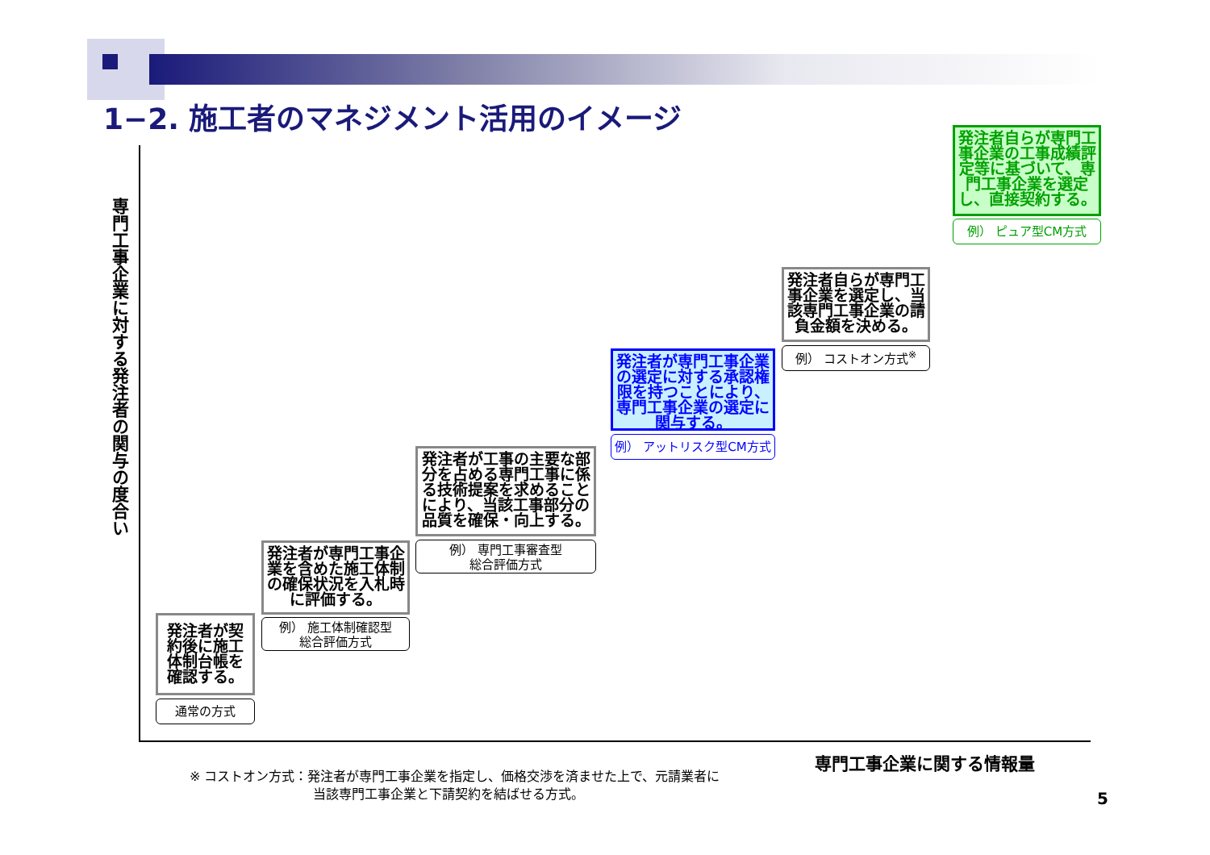1−2. 施工者のマネジメント活用のイメージ
専門工事企業に対する発注者の関与の度合い
発注者が契約後に施工体制台帳を確認する。
通常の方式
発注者が専門工事企業を含めた施工体制の確保状況を入札時に評価する。
例） 施工体制確認型
総合評価方式
発注者が工事の主要な部分を占める専門工事に係る技術提案を求めることにより、当該工事部分の品質を確保・向上する。
例） 専門工事審査型
総合評価方式
発注者が専門工事企業の選定に対する承認権限を持つことにより、専門工事企業の選定に関与する。
例） アットリスク型CM方式
発注者自らが専門工事企業を選定し、当該専門工事企業の請負金額を決める。
例） コストオン方式<sup>※</sup>
発注者自らが専門工事企業の工事成績評定等に基づいて、専門工事企業を選定し、直接契約する。
例） ピュア型CM方式
専門工事企業に関する情報量
※ コストオン方式：発注者が専門工事企業を指定し、価格交渉を済ませた上で、元請業者に
当該専門工事企業と下請契約を結ばせる方式。
5